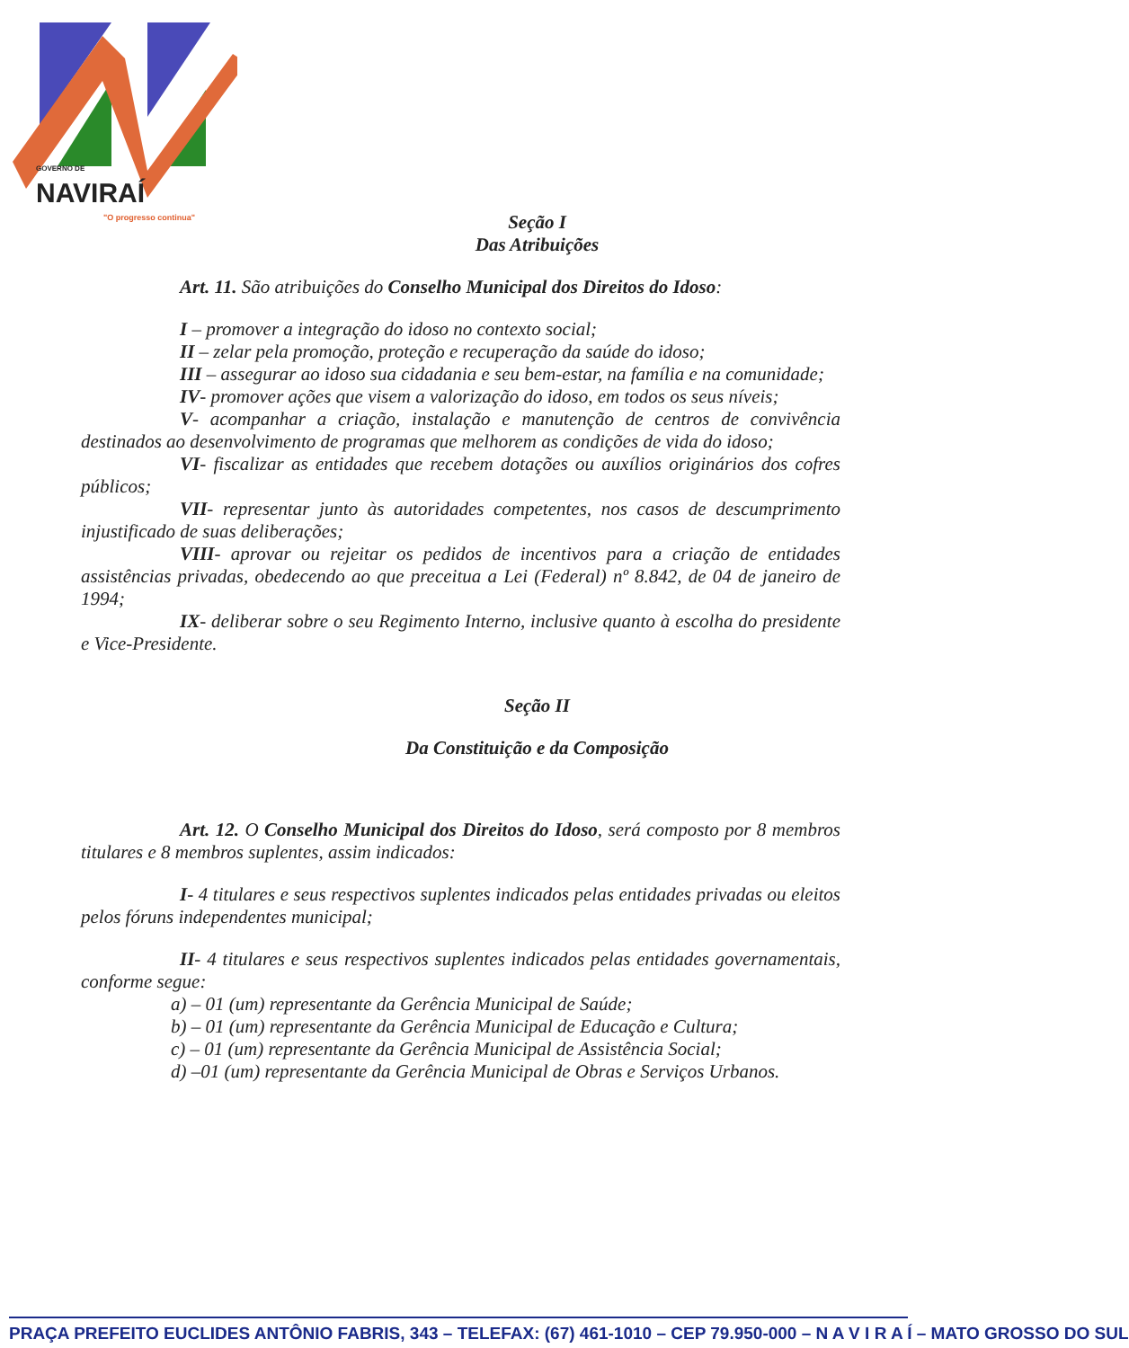GOVERNO DE
NAVIRAÍ
"O progresso continua"
Seção I
Das Atribuições
Art. 11. São atribuições do Conselho Municipal dos Direitos do Idoso:
I – promover a integração do idoso no contexto social;
II – zelar pela promoção, proteção e recuperação da saúde do idoso;
III – assegurar ao idoso sua cidadania e seu bem-estar, na família e na comunidade;
IV- promover ações que visem a valorização do idoso, em todos os seus níveis;
V- acompanhar a criação, instalação e manutenção de centros de convivência destinados ao desenvolvimento de programas que melhorem as condições de vida do idoso;
VI- fiscalizar as entidades que recebem dotações ou auxílios originários dos cofres públicos;
VII- representar junto às autoridades competentes, nos casos de descumprimento injustificado de suas deliberações;
VIII- aprovar ou rejeitar os pedidos de incentivos para a criação de entidades assistências privadas, obedecendo ao que preceitua a Lei (Federal) nº 8.842, de 04 de janeiro de 1994;
IX- deliberar sobre o seu Regimento Interno, inclusive quanto à escolha do presidente e Vice-Presidente.
Seção II
Da Constituição e da Composição
Art. 12. O Conselho Municipal dos Direitos do Idoso, será composto por 8 membros titulares e 8 membros suplentes, assim indicados:
I- 4 titulares e seus respectivos suplentes indicados pelas entidades privadas ou eleitos pelos fóruns independentes municipal;
II- 4 titulares e seus respectivos suplentes indicados pelas entidades governamentais, conforme segue:
a) – 01 (um) representante da Gerência Municipal de Saúde;
b) – 01 (um) representante da Gerência Municipal de Educação e Cultura;
c) – 01 (um) representante da Gerência Municipal de Assistência Social;
d) –01 (um) representante da Gerência Municipal de Obras e Serviços Urbanos.
PRAÇA PREFEITO EUCLIDES ANTÔNIO FABRIS, 343 – TELEFAX: (67) 461-1010 – CEP 79.950-000 – N A V I R A Í – MATO GROSSO DO SUL